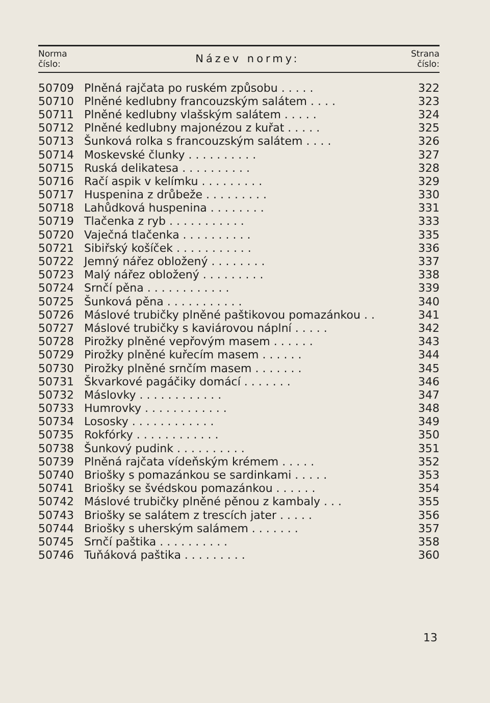| Norma číslo: | Název normy: | Strana číslo: |
| --- | --- | --- |
| 50709 | Plněná rajčata po ruském způsobu . . . . . | 322 |
| 50710 | Plněné kedlubny francouzským salátem . . . . | 323 |
| 50711 | Plněné kedlubny vlašským salátem . . . . . | 324 |
| 50712 | Plněné kedlubny majonézou z kuřat . . . . . | 325 |
| 50713 | Šunková rolka s francouzským salátem . . . . | 326 |
| 50714 | Moskevské člunky . . . . . . . . . . | 327 |
| 50715 | Ruská delikatesa . . . . . . . . . . | 328 |
| 50716 | Račí aspik v kelímku . . . . . . . . . | 329 |
| 50717 | Huspenina z drůbeže . . . . . . . . . | 330 |
| 50718 | Lahůdková huspenina . . . . . . . . | 331 |
| 50719 | Tlačenka z ryb . . . . . . . . . . . | 333 |
| 50720 | Vaječná tlačenka . . . . . . . . . . | 335 |
| 50721 | Sibiřský košíček . . . . . . . . . . . | 336 |
| 50722 | Jemný nářez obložený . . . . . . . . | 337 |
| 50723 | Malý nářez obložený . . . . . . . . . | 338 |
| 50724 | Srnčí pěna . . . . . . . . . . . . | 339 |
| 50725 | Šunková pěna . . . . . . . . . . . | 340 |
| 50726 | Máslové trubičky plněné paštikovou pomazánkou . . | 341 |
| 50727 | Máslové trubičky s kaviárovou náplní . . . . . | 342 |
| 50728 | Pirožky plněné vepřovým masem . . . . . . | 343 |
| 50729 | Pirožky plněné kuřecím masem . . . . . . | 344 |
| 50730 | Pirožky plněné srnčím masem . . . . . . . | 345 |
| 50731 | Škvarkové pagáčiky domácí . . . . . . . | 346 |
| 50732 | Máslovky . . . . . . . . . . . . | 347 |
| 50733 | Humrovky . . . . . . . . . . . . | 348 |
| 50734 | Lososky . . . . . . . . . . . . | 349 |
| 50735 | Rokfórky . . . . . . . . . . . . | 350 |
| 50738 | Šunkový pudink . . . . . . . . . . | 351 |
| 50739 | Plněná rajčata vídeňským krémem . . . . . | 352 |
| 50740 | Briošky s pomazánkou se sardinkami . . . . . | 353 |
| 50741 | Briošky se švédskou pomazánkou . . . . . . | 354 |
| 50742 | Máslové trubičky plněné pěnou z kambaly . . . | 355 |
| 50743 | Briošky se salátem z trescích jater . . . . . | 356 |
| 50744 | Briošky s uherským salámem . . . . . . . | 357 |
| 50745 | Srnčí paštika . . . . . . . . . . | 358 |
| 50746 | Tuňáková paštika . . . . . . . . . | 360 |
13